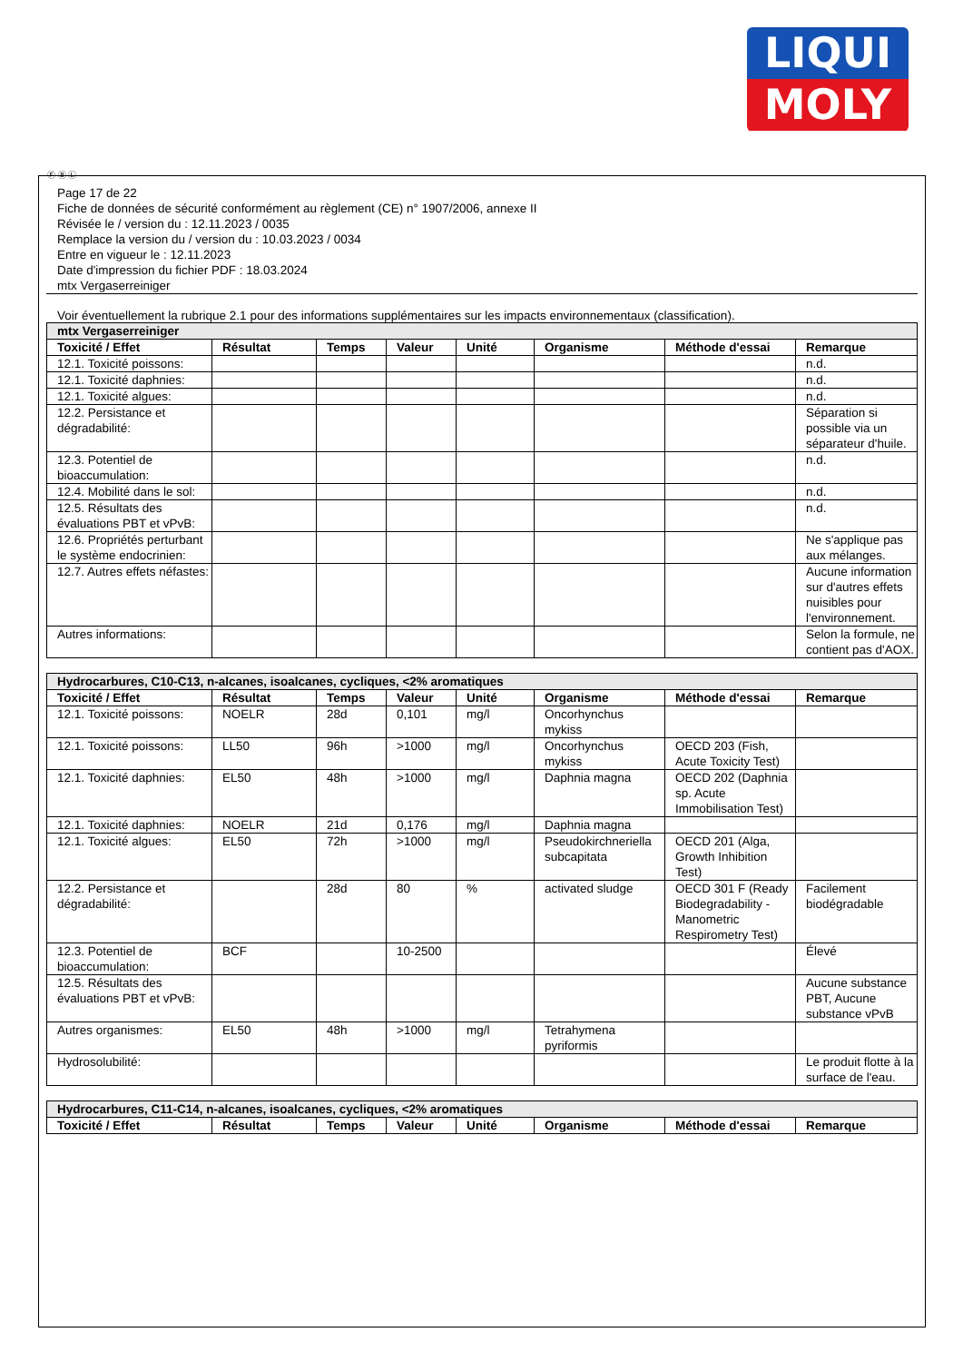LIQUI
MOLY
Ⓕ Ⓑ Ⓛ
Page 17 de 22
Fiche de données de sécurité conformément au règlement (CE) n° 1907/2006, annexe II
Révisée le / version du : 12.11.2023 / 0035
Remplace la version du / version du : 10.03.2023 / 0034
Entre en vigueur le : 12.11.2023
Date d'impression du fichier PDF : 18.03.2024
mtx Vergaserreiniger
Voir éventuellement la rubrique 2.1 pour des informations supplémentaires sur les impacts environnementaux (classification).
| mtx Vergaserreiniger | | | | | | | |
| --- | --- | --- | --- | --- | --- | --- | --- |
| Toxicité / Effet | Résultat | Temps | Valeur | Unité | Organisme | Méthode d'essai | Remarque |
| 12.1. Toxicité poissons: | | | | | | | n.d. |
| 12.1. Toxicité daphnies: | | | | | | | n.d. |
| 12.1. Toxicité algues: | | | | | | | n.d. |
| 12.2. Persistance et dégradabilité: | | | | | | | Séparation si possible via un séparateur d'huile. |
| 12.3. Potentiel de bioaccumulation: | | | | | | | n.d. |
| 12.4. Mobilité dans le sol: | | | | | | | n.d. |
| 12.5. Résultats des évaluations PBT et vPvB: | | | | | | | n.d. |
| 12.6. Propriétés perturbant le système endocrinien: | | | | | | | Ne s'applique pas aux mélanges. |
| 12.7. Autres effets néfastes: | | | | | | | Aucune information sur d'autres effets nuisibles pour l'environnement. |
| Autres informations: | | | | | | | Selon la formule, ne contient pas d'AOX. |
| Hydrocarbures, C10-C13, n-alcanes, isoalcanes, cycliques, <2% aromatiques | | | | | | | |
| --- | --- | --- | --- | --- | --- | --- | --- |
| Toxicité / Effet | Résultat | Temps | Valeur | Unité | Organisme | Méthode d'essai | Remarque |
| 12.1. Toxicité poissons: | NOELR | 28d | 0,101 | mg/l | Oncorhynchus mykiss | | |
| 12.1. Toxicité poissons: | LL50 | 96h | >1000 | mg/l | Oncorhynchus mykiss | OECD 203 (Fish, Acute Toxicity Test) | |
| 12.1. Toxicité daphnies: | EL50 | 48h | >1000 | mg/l | Daphnia magna | OECD 202 (Daphnia sp. Acute Immobilisation Test) | |
| 12.1. Toxicité daphnies: | NOELR | 21d | 0,176 | mg/l | Daphnia magna | | |
| 12.1. Toxicité algues: | EL50 | 72h | >1000 | mg/l | Pseudokirchneriella subcapitata | OECD 201 (Alga, Growth Inhibition Test) | |
| 12.2. Persistance et dégradabilité: | | 28d | 80 | % | activated sludge | OECD 301 F (Ready Biodegradability - Manometric Respirometry Test) | Facilement biodégradable |
| 12.3. Potentiel de bioaccumulation: | BCF | | 10-2500 | | | | Élevé |
| 12.5. Résultats des évaluations PBT et vPvB: | | | | | | | Aucune substance PBT, Aucune substance vPvB |
| Autres organismes: | EL50 | 48h | >1000 | mg/l | Tetrahymena pyriformis | | |
| Hydrosolubilité: | | | | | | | Le produit flotte à la surface de l'eau. |
| Hydrocarbures, C11-C14, n-alcanes, isoalcanes, cycliques, <2% aromatiques | | | | | | | |
| --- | --- | --- | --- | --- | --- | --- | --- |
| Toxicité / Effet | Résultat | Temps | Valeur | Unité | Organisme | Méthode d'essai | Remarque |